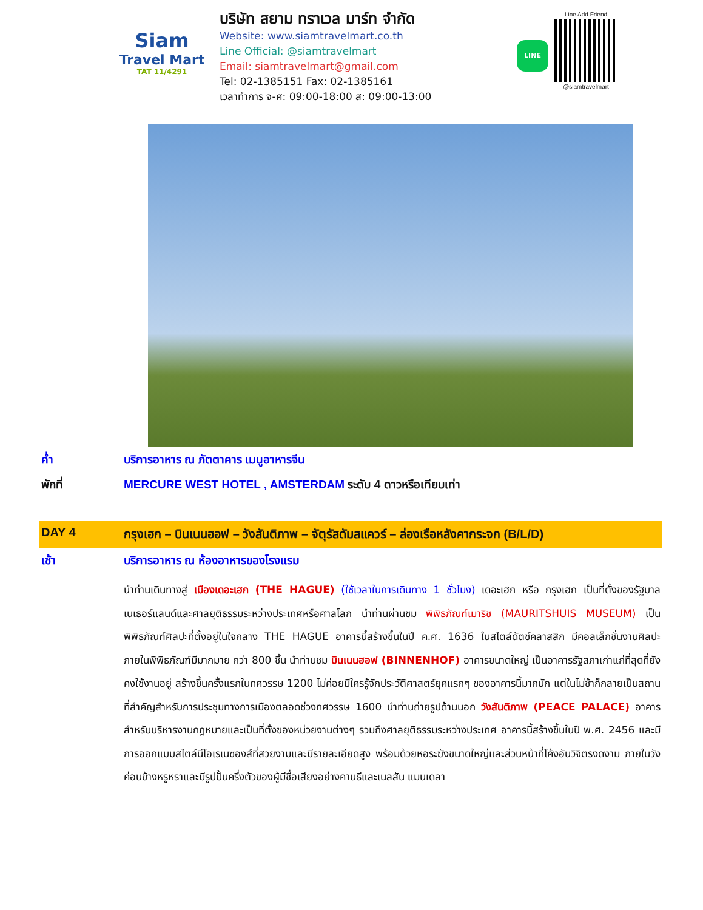Siam
Travel Mart
TAT 11/4291
บริษัท สยาม ทราเวล มาร์ท จำกัด
Website: www.siamtravelmart.co.th
Line Official: @siamtravelmart
Email: siamtravelmart@gmail.com
Tel: 02-1385151 Fax: 02-1385161
เวลาทำการ จ-ศ: 09:00-18:00 ส: 09:00-13:00
LINE
Line Add Friend
@siamtravelmart
ค่ำ บริการอาหาร ณ ภัตตาคาร เมนูอาหารจีน
พักที่ MERCURE WEST HOTEL , AMSTERDAM ระดับ 4 ดาวหรือเทียบเท่า
DAY 4 กรุงเฮก – บินเนนฮอฟ – วังสันติภาพ – จัตุรัสดัมสแควร์ – ล่องเรือหลังคากระจก (B/L/D)
เช้า บริการอาหาร ณ ห้องอาหารของโรงแรม
นำท่านเดินทางสู่ เมืองเดอะเฮก (THE HAGUE) (ใช้เวลาในการเดินทาง 1 ชั่วโมง) เดอะเฮก หรือ กรุงเฮก เป็นที่ตั้งของรัฐบาลเนเธอร์แลนด์และศาลยุติธรรมระหว่างประเทศหรือศาลโลก นำท่านผ่านชม พิพิธภัณฑ์เมาริช (MAURITSHUIS MUSEUM) เป็นพิพิธภัณฑ์ศิลปะที่ตั้งอยู่ในใจกลาง THE HAGUE อาคารนี้สร้างขึ้นในปี ค.ศ. 1636 ในสไตล์ดัตช์คลาสสิก มีคอลเล็กชั่นงานศิลปะภายในพิพิธภัณฑ์มีมากมาย กว่า 800 ชิ้น นำท่านชม บินเนนฮอฟ (BINNENHOF) อาคารขนาดใหญ่ เป็นอาคารรัฐสภาเก่าแก่ที่สุดที่ยังคงใช้งานอยู่ สร้างขึ้นครั้งแรกในทศวรรษ 1200 ไม่ค่อยมีใครรู้จักประวัติศาสตร์ยุคแรกๆ ของอาคารนี้มากนัก แต่ในไม่ช้าก็กลายเป็นสถานที่สำคัญสำหรับการประชุมทางการเมืองตลอดช่วงทศวรรษ 1600 นำท่านถ่ายรูปด้านนอก วังสันติภาพ (PEACE PALACE) อาคารสำหรับบริหารงานกฎหมายและเป็นที่ตั้งของหน่วยงานต่างๆ รวมถึงศาลยุติธรรมระหว่างประเทศ อาคารนี้สร้างขึ้นในปี พ.ศ. 2456 และมีการออกแบบสไตล์นีโอเรเนซองส์ที่สวยงามและมีรายละเอียดสูง พร้อมด้วยหอระฆังขนาดใหญ่และส่วนหน้าที่โค้งอันวิจิตรงดงาม ภายในวังค่อนข้างหรูหราและมีรูปปั้นครึ่งตัวของผู้มีชื่อเสียงอย่างคานธีและเนลสัน แมนเดลา